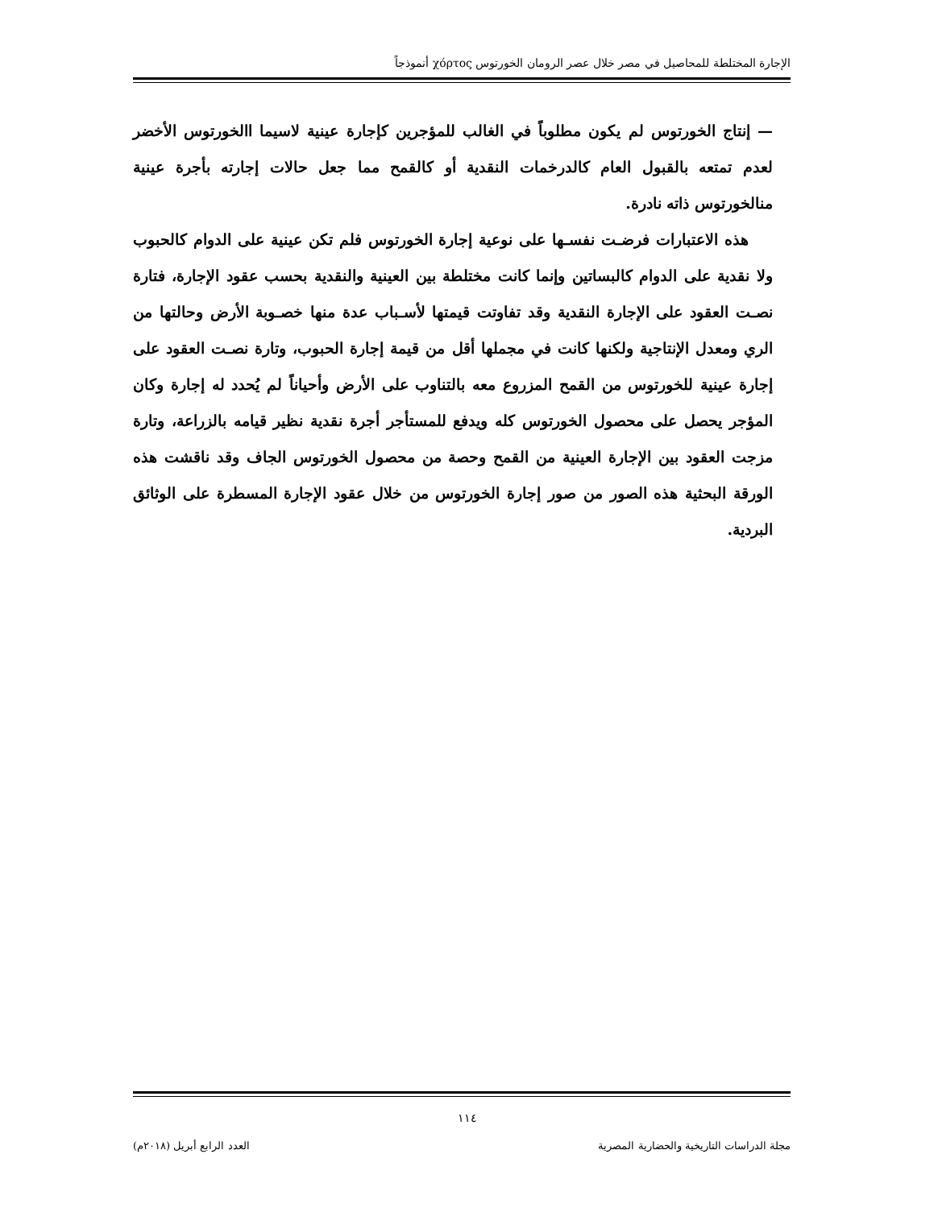الإجارة المختلطة للمحاصيل في مصر خلال عصر الرومان الخورتوس χόρτος أنموذجاً
— إنتاج الخورتوس لم يكون مطلوباً في الغالب للمؤجرين كإجارة عينية لاسيما االخورتوس الأخضر لعدم تمتعه بالقبول العام كالدرخمات النقدية أو كالقمح مما جعل حالات إجارته بأجرة عينية منالخورتوس ذاته نادرة.
هذه الاعتبارات فرضـت نفسـها على نوعية إجارة الخورتوس فلم تكن عينية على الدوام كالحبوب ولا نقدية على الدوام كالبساتين وإنما كانت مختلطة بين العينية والنقدية بحسب عقود الإجارة، فتارة نصـت العقود على الإجارة النقدية وقد تفاوتت قيمتها لأسـباب عدة منها خصـوبة الأرض وحالتها من الري ومعدل الإنتاجية ولكنها كانت في مجملها أقل من قيمة إجارة الحبوب، وتارة نصـت العقود على إجارة عينية للخورتوس من القمح المزروع معه بالتناوب على الأرض وأحياناً لم يُحدد له إجارة وكان المؤجر يحصل على محصول الخورتوس كله ويدفع للمستأجر أجرة نقدية نظير قيامه بالزراعة، وتارة مزجت العقود بين الإجارة العينية من القمح وحصة من محصول الخورتوس الجاف وقد ناقشت هذه الورقة البحثية هذه الصور من صور إجارة الخورتوس من خلال عقود الإجارة المسطرة على الوثائق البردية.
١١٤
مجلة الدراسات التاريخية والحضارية المصرية العدد الرابع أبريل (٢٠١٨م)